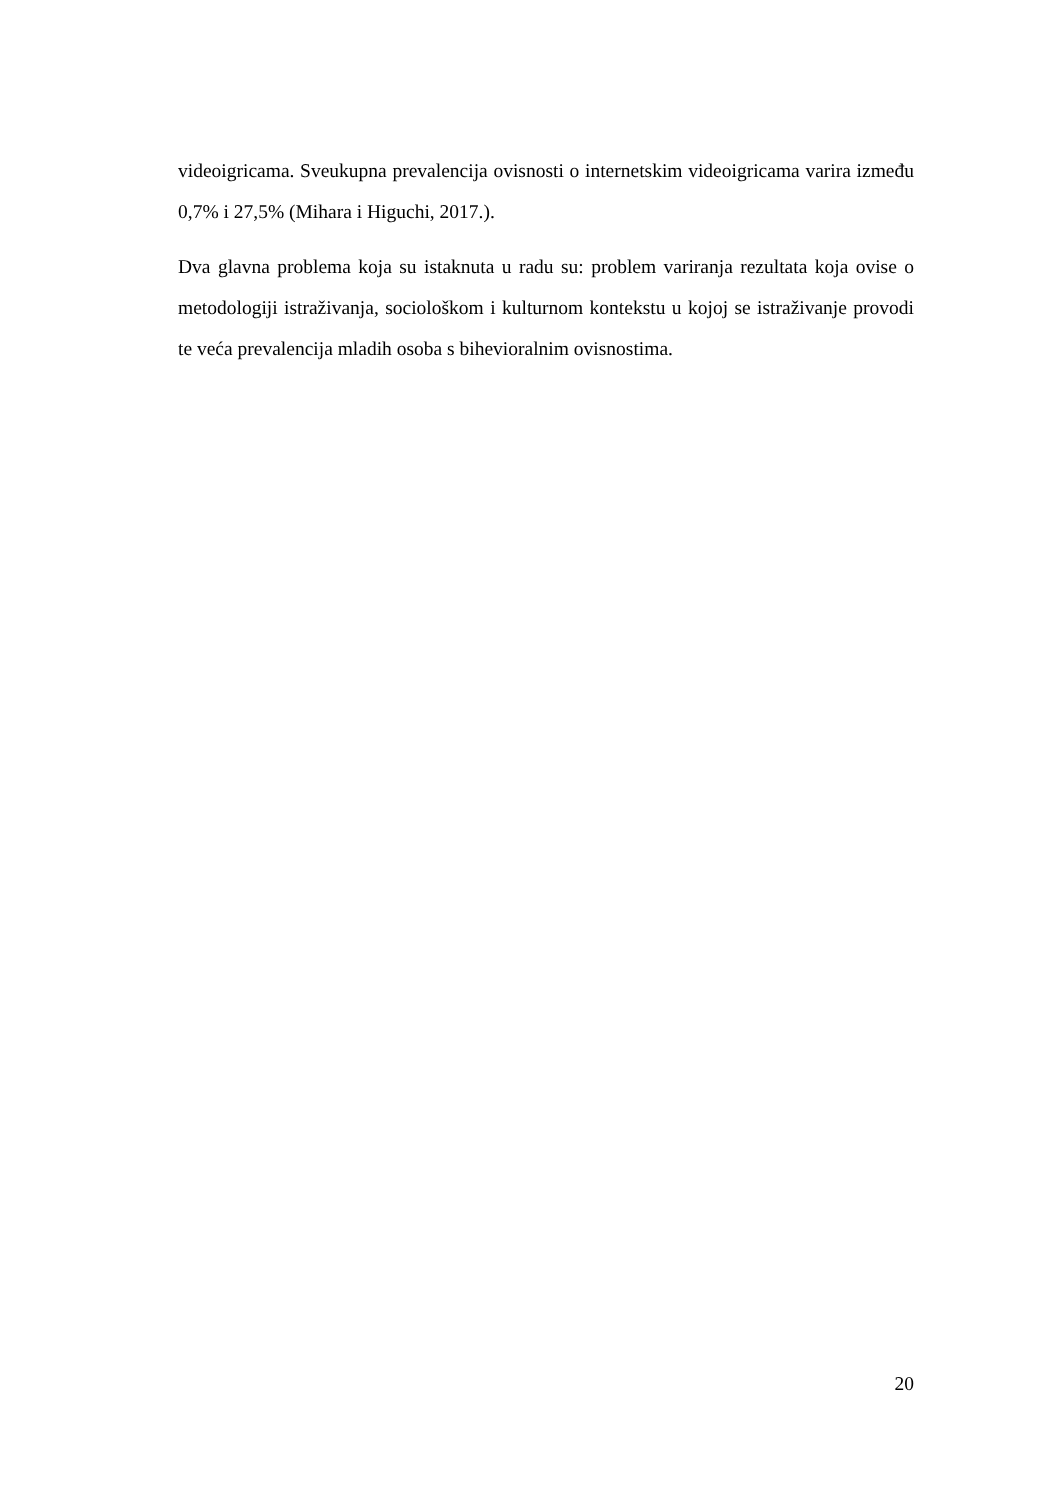videoigricama. Sveukupna prevalencija ovisnosti o internetskim videoigricama varira između 0,7% i 27,5% (Mihara i Higuchi, 2017.).
Dva glavna problema koja su istaknuta u radu su: problem variranja rezultata koja ovise o metodologiji istraživanja, sociološkom i kulturnom kontekstu u kojoj se istraživanje provodi te veća prevalencija mladih osoba s bihevioralnim ovisnostima.
20